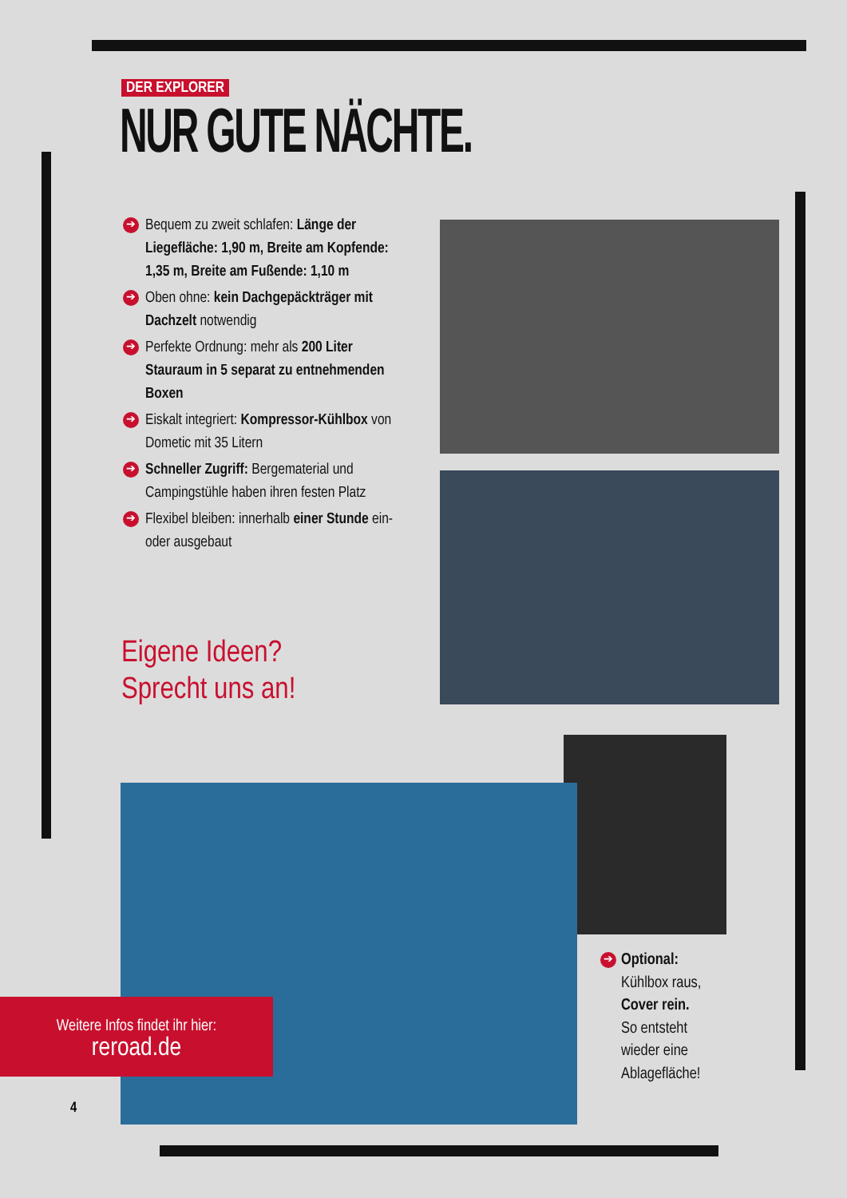DER EXPLORER
NUR GUTE NÄCHTE.
➔ Bequem zu zweit schlafen: Länge der Liegefläche: 1,90 m, Breite am Kopfende: 1,35 m, Breite am Fußende: 1,10 m
➔ Oben ohne: kein Dachgepäckträger mit Dachzelt notwendig
➔ Perfekte Ordnung: mehr als 200 Liter Stauraum in 5 separat zu entnehmenden Boxen
➔ Eiskalt integriert: Kompressor-Kühlbox von Dometic mit 35 Litern
➔ Schneller Zugriff: Bergematerial und Campingstühle haben ihren festen Platz
➔ Flexibel bleiben: innerhalb einer Stunde ein- oder ausgebaut
Eigene Ideen?
Sprecht uns an!
Weitere Infos findet ihr hier:
reroad.de
➔ Optional:
Kühlbox raus,
Cover rein.
So entsteht
wieder eine
Ablagefläche!
4